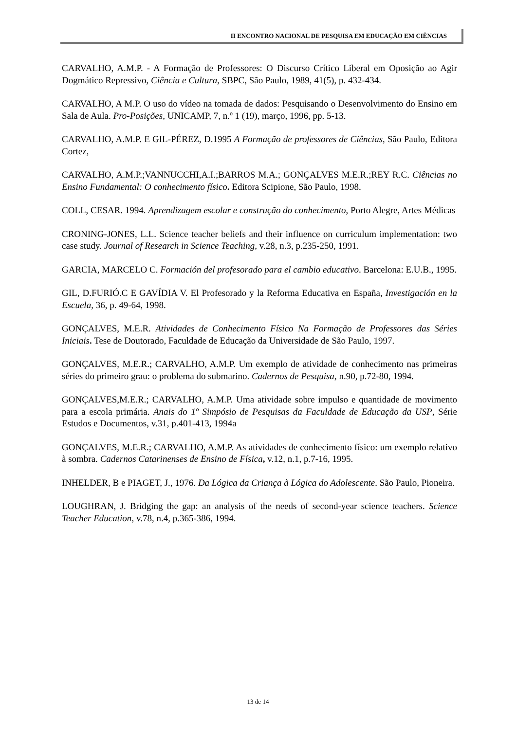II ENCONTRO NACIONAL DE PESQUISA EM EDUCAÇÃO EM CIÊNCIAS
CARVALHO, A.M.P. - A Formação de Professores: O Discurso Crítico Liberal em Oposição ao Agir Dogmático Repressivo, Ciência e Cultura, SBPC, São Paulo, 1989, 41(5), p. 432-434.
CARVALHO, A M.P. O uso do vídeo na tomada de dados: Pesquisando o Desenvolvimento do Ensino em Sala de Aula. Pro-Posições, UNICAMP, 7, n.º 1 (19), março, 1996, pp. 5-13.
CARVALHO, A.M.P. E GIL-PÉREZ, D.1995 A Formação de professores de Ciências, São Paulo, Editora Cortez,
CARVALHO, A.M.P.;VANNUCCHI,A.I.;BARROS M.A.; GONÇALVES M.E.R.;REY R.C. Ciências no Ensino Fundamental: O conhecimento físico. Editora Scipione, São Paulo, 1998.
COLL, CESAR. 1994. Aprendizagem escolar e construção do conhecimento, Porto Alegre, Artes Médicas
CRONING-JONES, L.L. Science teacher beliefs and their influence on curriculum implementation: two case study. Journal of Research in Science Teaching, v.28, n.3, p.235-250, 1991.
GARCIA, MARCELO C. Formación del profesorado para el cambio educativo. Barcelona: E.U.B., 1995.
GIL, D.FURIÓ.C E GAVÍDIA V. El Profesorado y la Reforma Educativa en España, Investigación en la Escuela, 36, p. 49-64, 1998.
GONÇALVES, M.E.R. Atividades de Conhecimento Físico Na Formação de Professores das Séries Iniciais. Tese de Doutorado, Faculdade de Educação da Universidade de São Paulo, 1997.
GONÇALVES, M.E.R.; CARVALHO, A.M.P. Um exemplo de atividade de conhecimento nas primeiras séries do primeiro grau: o problema do submarino. Cadernos de Pesquisa, n.90, p.72-80, 1994.
GONÇALVES,M.E.R.; CARVALHO, A.M.P. Uma atividade sobre impulso e quantidade de movimento para a escola primária. Anais do 1º Simpósio de Pesquisas da Faculdade de Educação da USP, Série Estudos e Documentos, v.31, p.401-413, 1994a
GONÇALVES, M.E.R.; CARVALHO, A.M.P. As atividades de conhecimento físico: um exemplo relativo à sombra. Cadernos Catarinenses de Ensino de Física, v.12, n.1, p.7-16, 1995.
INHELDER, B e PIAGET, J., 1976. Da Lógica da Criança à Lógica do Adolescente. São Paulo, Pioneira.
LOUGHRAN, J. Bridging the gap: an analysis of the needs of second-year science teachers. Science Teacher Education, v.78, n.4, p.365-386, 1994.
13 de 14